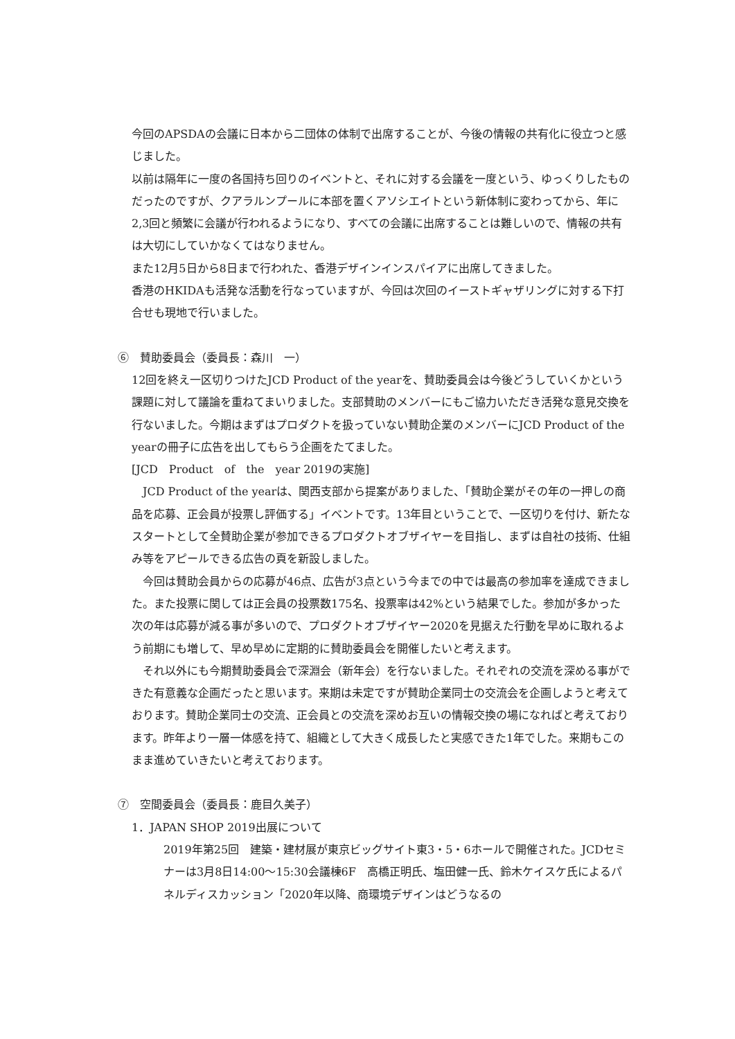今回のAPSDAの会議に日本から二団体の体制で出席することが、今後の情報の共有化に役立つと感じました。
以前は隔年に一度の各国持ち回りのイベントと、それに対する会議を一度という、ゆっくりしたものだったのですが、クアラルンプールに本部を置くアソシエイトという新体制に変わってから、年に2,3回と頻繁に会議が行われるようになり、すべての会議に出席することは難しいので、情報の共有は大切にしていかなくてはなりません。
また12月5日から8日まで行われた、香港デザインインスパイアに出席してきました。
香港のHKIDAも活発な活動を行なっていますが、今回は次回のイーストギャザリングに対する下打合せも現地で行いました。
⑥　賛助委員会（委員長：森川　一）
12回を終え一区切りつけたJCD Product of the yearを、賛助委員会は今後どうしていくかという課題に対して議論を重ねてまいりました。支部賛助のメンバーにもご協力いただき活発な意見交換を行ないました。今期はまずはプロダクトを扱っていない賛助企業のメンバーにJCD Product of the yearの冊子に広告を出してもらう企画をたてました。
[JCD　Product　of　the　year 2019の実施]
　JCD Product of the yearは、関西支部から提案がありました、「賛助企業がその年の一押しの商品を応募、正会員が投票し評価する」イベントです。13年目ということで、一区切りを付け、新たなスタートとして全賛助企業が参加できるプロダクトオブザイヤーを目指し、まずは自社の技術、仕組み等をアピールできる広告の頁を新設しました。
　今回は賛助会員からの応募が46点、広告が3点という今までの中では最高の参加率を達成できました。また投票に関しては正会員の投票数175名、投票率は42%という結果でした。参加が多かった次の年は応募が減る事が多いので、プロダクトオブザイヤー2020を見据えた行動を早めに取れるよう前期にも増して、早め早めに定期的に賛助委員会を開催したいと考えます。
　それ以外にも今期賛助委員会で深淵会（新年会）を行ないました。それぞれの交流を深める事ができた有意義な企画だったと思います。来期は未定ですが賛助企業同士の交流会を企画しようと考えております。賛助企業同士の交流、正会員との交流を深めお互いの情報交換の場になればと考えております。昨年より一層一体感を持て、組織として大きく成長したと実感できた1年でした。来期もこのまま進めていきたいと考えております。
⑦　空間委員会（委員長：鹿目久美子）
1．JAPAN SHOP 2019出展について
2019年第25回　建築・建材展が東京ビッグサイト東3・5・6ホールで開催された。JCDセミナーは3月8日14:00～15:30会議棟6F　高橋正明氏、塩田健一氏、鈴木ケイスケ氏によるパネルディスカッション「2020年以降、商環境デザインはどうなるの